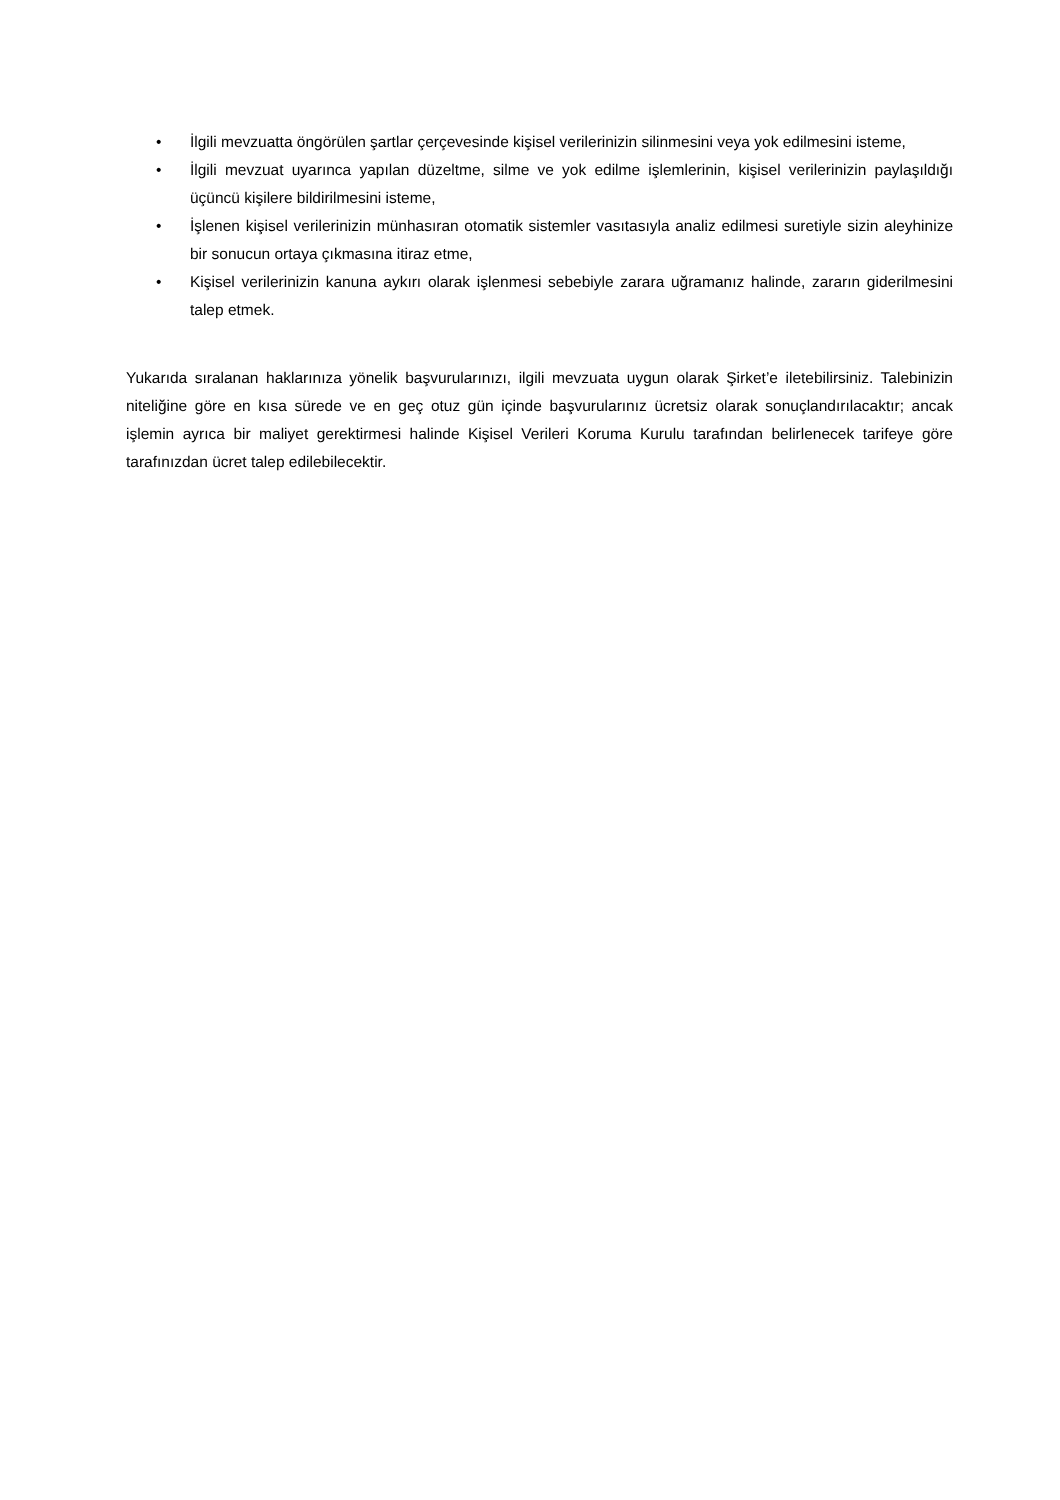• İlgili mevzuatta öngörülen şartlar çerçevesinde kişisel verilerinizin silinmesini veya yok edilmesini isteme,
• İlgili mevzuat uyarınca yapılan düzeltme, silme ve yok edilme işlemlerinin, kişisel verilerinizin paylaşıldığı üçüncü kişilere bildirilmesini isteme,
• İşlenen kişisel verilerinizin münhasıran otomatik sistemler vasıtasıyla analiz edilmesi suretiyle sizin aleyhinize bir sonucun ortaya çıkmasına itiraz etme,
• Kişisel verilerinizin kanuna aykırı olarak işlenmesi sebebiyle zarara uğramanız halinde, zararın giderilmesini talep etmek.
Yukarıda sıralanan haklarınıza yönelik başvurularınızı, ilgili mevzuata uygun olarak Şirket’e iletebilirsiniz. Talebinizin niteliğine göre en kısa sürede ve en geç otuz gün içinde başvurularınız ücretsiz olarak sonuçlandırılacaktır; ancak işlemin ayrıca bir maliyet gerektirmesi halinde Kişisel Verileri Koruma Kurulu tarafından belirlenecek tarifeye göre tarafınızdan ücret talep edilebilecektir.